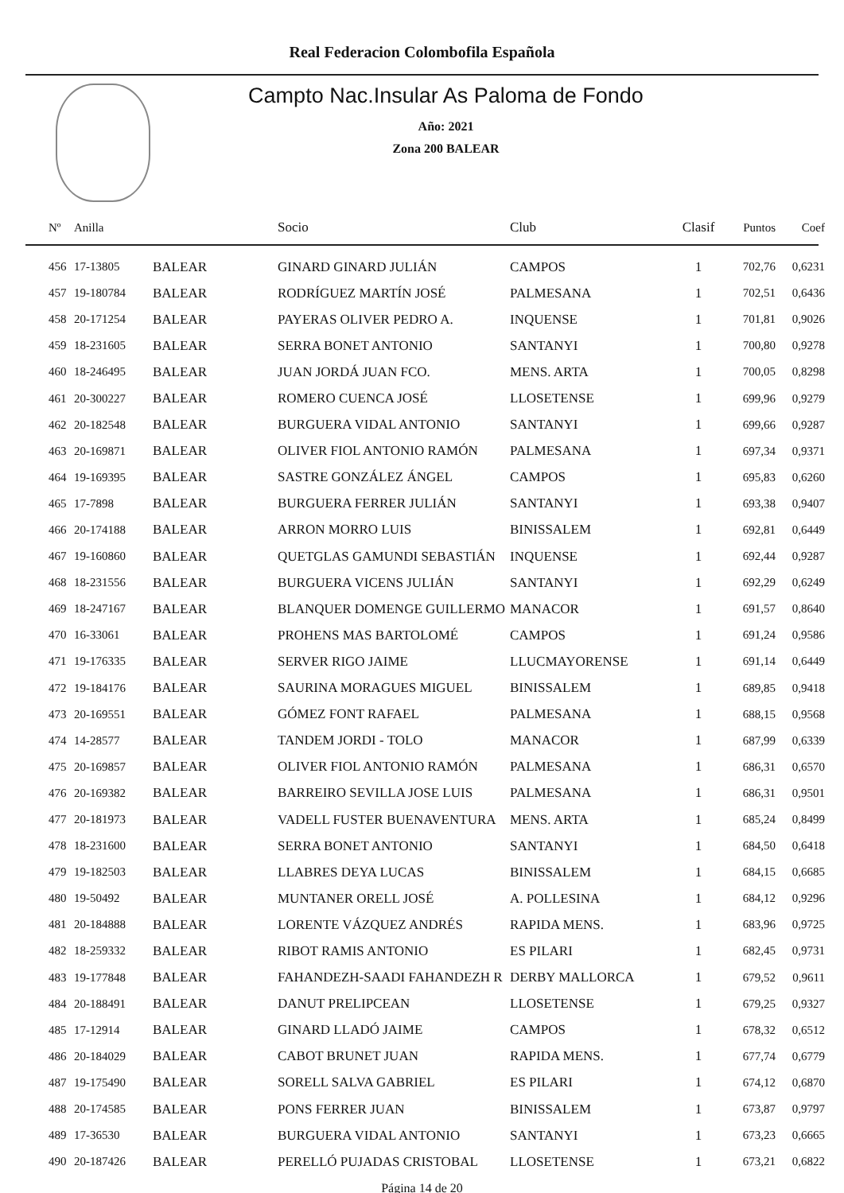Real Federacion Colombofila Española
Campto Nac.Insular As Paloma de Fondo
Año: 2021
Zona 200 BALEAR
| Nº | Anilla | | Socio | Club | Clasif | Puntos | Coef |
| --- | --- | --- | --- | --- | --- | --- | --- |
| 456 | 17-13805 | BALEAR | GINARD GINARD JULIÁN | CAMPOS | 1 | 702,76 | 0,6231 |
| 457 | 19-180784 | BALEAR | RODRÍGUEZ MARTÍN JOSÉ | PALMESANA | 1 | 702,51 | 0,6436 |
| 458 | 20-171254 | BALEAR | PAYERAS OLIVER PEDRO A. | INQUENSE | 1 | 701,81 | 0,9026 |
| 459 | 18-231605 | BALEAR | SERRA BONET ANTONIO | SANTANYI | 1 | 700,80 | 0,9278 |
| 460 | 18-246495 | BALEAR | JUAN JORDÁ JUAN FCO. | MENS. ARTA | 1 | 700,05 | 0,8298 |
| 461 | 20-300227 | BALEAR | ROMERO CUENCA JOSÉ | LLOSETENSE | 1 | 699,96 | 0,9279 |
| 462 | 20-182548 | BALEAR | BURGUERA VIDAL ANTONIO | SANTANYI | 1 | 699,66 | 0,9287 |
| 463 | 20-169871 | BALEAR | OLIVER FIOL ANTONIO RAMÓN | PALMESANA | 1 | 697,34 | 0,9371 |
| 464 | 19-169395 | BALEAR | SASTRE GONZÁLEZ ÁNGEL | CAMPOS | 1 | 695,83 | 0,6260 |
| 465 | 17-7898 | BALEAR | BURGUERA FERRER JULIÁN | SANTANYI | 1 | 693,38 | 0,9407 |
| 466 | 20-174188 | BALEAR | ARRON MORRO LUIS | BINISSALEM | 1 | 692,81 | 0,6449 |
| 467 | 19-160860 | BALEAR | QUETGLAS GAMUNDI SEBASTIÁN | INQUENSE | 1 | 692,44 | 0,9287 |
| 468 | 18-231556 | BALEAR | BURGUERA VICENS JULIÁN | SANTANYI | 1 | 692,29 | 0,6249 |
| 469 | 18-247167 | BALEAR | BLANQUER DOMENGE GUILLERMO | MANACOR | 1 | 691,57 | 0,8640 |
| 470 | 16-33061 | BALEAR | PROHENS MAS BARTOLOMÉ | CAMPOS | 1 | 691,24 | 0,9586 |
| 471 | 19-176335 | BALEAR | SERVER RIGO JAIME | LLUCMAYORENSE | 1 | 691,14 | 0,6449 |
| 472 | 19-184176 | BALEAR | SAURINA MORAGUES MIGUEL | BINISSALEM | 1 | 689,85 | 0,9418 |
| 473 | 20-169551 | BALEAR | GÓMEZ FONT RAFAEL | PALMESANA | 1 | 688,15 | 0,9568 |
| 474 | 14-28577 | BALEAR | TANDEM JORDI - TOLO | MANACOR | 1 | 687,99 | 0,6339 |
| 475 | 20-169857 | BALEAR | OLIVER FIOL ANTONIO RAMÓN | PALMESANA | 1 | 686,31 | 0,6570 |
| 476 | 20-169382 | BALEAR | BARREIRO SEVILLA JOSE LUIS | PALMESANA | 1 | 686,31 | 0,9501 |
| 477 | 20-181973 | BALEAR | VADELL FUSTER BUENAVENTURA | MENS. ARTA | 1 | 685,24 | 0,8499 |
| 478 | 18-231600 | BALEAR | SERRA BONET ANTONIO | SANTANYI | 1 | 684,50 | 0,6418 |
| 479 | 19-182503 | BALEAR | LLABRES DEYA LUCAS | BINISSALEM | 1 | 684,15 | 0,6685 |
| 480 | 19-50492 | BALEAR | MUNTANER ORELL JOSÉ | A. POLLESINA | 1 | 684,12 | 0,9296 |
| 481 | 20-184888 | BALEAR | LORENTE VÁZQUEZ ANDRÉS | RAPIDA MENS. | 1 | 683,96 | 0,9725 |
| 482 | 18-259332 | BALEAR | RIBOT RAMIS ANTONIO | ES PILARI | 1 | 682,45 | 0,9731 |
| 483 | 19-177848 | BALEAR | FAHANDEZH-SAADI FAHANDEZH R | DERBY MALLORCA | 1 | 679,52 | 0,9611 |
| 484 | 20-188491 | BALEAR | DANUT PRELIPCEAN | LLOSETENSE | 1 | 679,25 | 0,9327 |
| 485 | 17-12914 | BALEAR | GINARD LLADÓ JAIME | CAMPOS | 1 | 678,32 | 0,6512 |
| 486 | 20-184029 | BALEAR | CABOT BRUNET JUAN | RAPIDA MENS. | 1 | 677,74 | 0,6779 |
| 487 | 19-175490 | BALEAR | SORELL SALVA GABRIEL | ES PILARI | 1 | 674,12 | 0,6870 |
| 488 | 20-174585 | BALEAR | PONS FERRER JUAN | BINISSALEM | 1 | 673,87 | 0,9797 |
| 489 | 17-36530 | BALEAR | BURGUERA VIDAL ANTONIO | SANTANYI | 1 | 673,23 | 0,6665 |
| 490 | 20-187426 | BALEAR | PERELLÓ PUJADAS CRISTOBAL | LLOSETENSE | 1 | 673,21 | 0,6822 |
Página 14 de 20